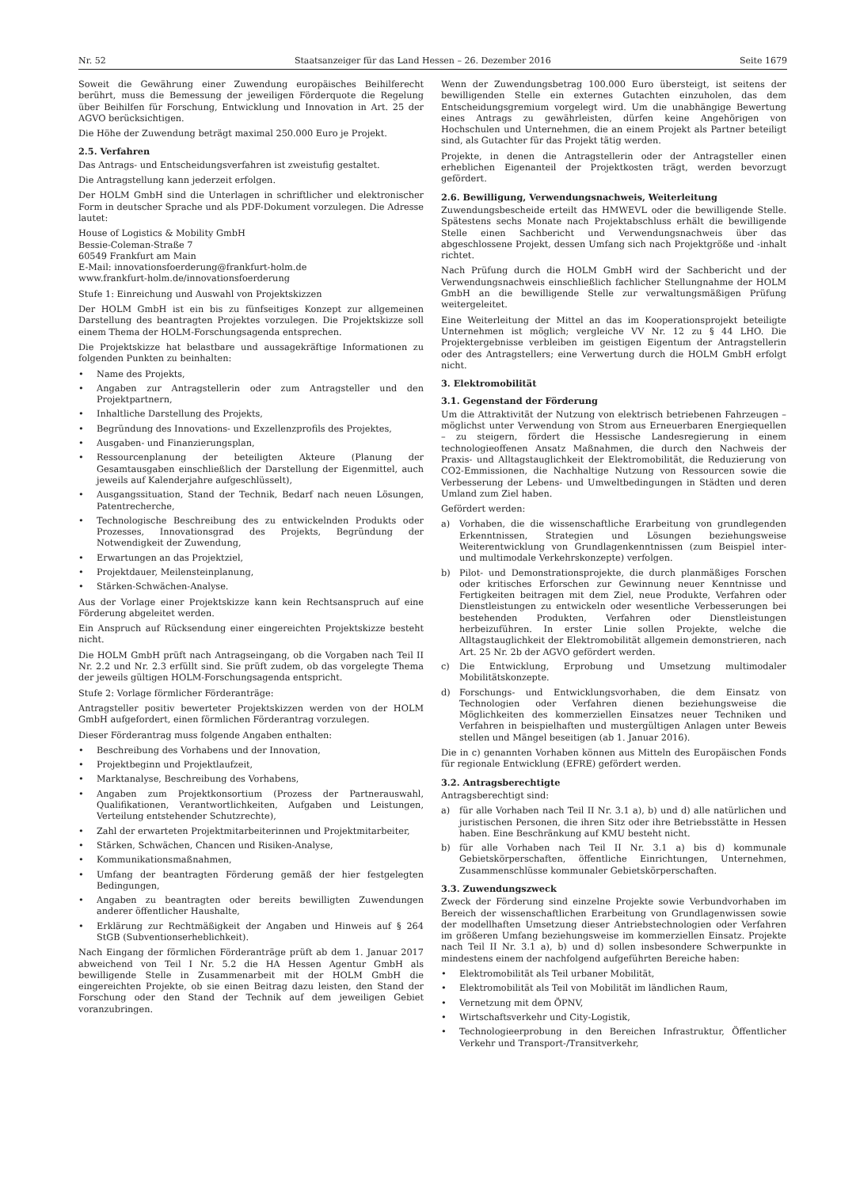Nr. 52 Staatsanzeiger für das Land Hessen – 26. Dezember 2016 Seite 1679
Soweit die Gewährung einer Zuwendung europäisches Beihilferecht berührt, muss die Bemessung der jeweiligen Förderquote die Regelung über Beihilfen für Forschung, Entwicklung und Innovation in Art. 25 der AGVO berücksichtigen.
Die Höhe der Zuwendung beträgt maximal 250.000 Euro je Projekt.
2.5. Verfahren
Das Antrags- und Entscheidungsverfahren ist zweistufig gestaltet.
Die Antragstellung kann jederzeit erfolgen.
Der HOLM GmbH sind die Unterlagen in schriftlicher und elektronischer Form in deutscher Sprache und als PDF-Dokument vorzulegen. Die Adresse lautet:
House of Logistics & Mobility GmbH
Bessie-Coleman-Straße 7
60549 Frankfurt am Main
E-Mail: innovationsfoerderung@frankfurt-holm.de
www.frankfurt-holm.de/innovationsfoerderung
Stufe 1: Einreichung und Auswahl von Projektskizzen
Der HOLM GmbH ist ein bis zu fünfseitiges Konzept zur allgemeinen Darstellung des beantragten Projektes vorzulegen. Die Projektskizze soll einem Thema der HOLM-Forschungsagenda entsprechen.
Die Projektskizze hat belastbare und aussagekräftige Informationen zu folgenden Punkten zu beinhalten:
• Name des Projekts,
• Angaben zur Antragstellerin oder zum Antragsteller und den Projektpartnern,
• Inhaltliche Darstellung des Projekts,
• Begründung des Innovations- und Exzellenzprofils des Projektes,
• Ausgaben- und Finanzierungsplan,
• Ressourcenplanung der beteiligten Akteure (Planung der Gesamtausgaben einschließlich der Darstellung der Eigenmittel, auch jeweils auf Kalenderjahre aufgeschlüsselt),
• Ausgangssituation, Stand der Technik, Bedarf nach neuen Lösungen, Patentrecherche,
• Technologische Beschreibung des zu entwickelnden Produkts oder Prozesses, Innovationsgrad des Projekts, Begründung der Notwendigkeit der Zuwendung,
• Erwartungen an das Projektziel,
• Projektdauer, Meilensteinplanung,
• Stärken-Schwächen-Analyse.
Aus der Vorlage einer Projektskizze kann kein Rechtsanspruch auf eine Förderung abgeleitet werden.
Ein Anspruch auf Rücksendung einer eingereichten Projektskizze besteht nicht.
Die HOLM GmbH prüft nach Antragseingang, ob die Vorgaben nach Teil II Nr. 2.2 und Nr. 2.3 erfüllt sind. Sie prüft zudem, ob das vorgelegte Thema der jeweils gültigen HOLM-Forschungsagenda entspricht.
Stufe 2: Vorlage förmlicher Förderanträge:
Antragsteller positiv bewerteter Projektskizzen werden von der HOLM GmbH aufgefordert, einen förmlichen Förderantrag vorzulegen.
Dieser Förderantrag muss folgende Angaben enthalten:
• Beschreibung des Vorhabens und der Innovation,
• Projektbeginn und Projektlaufzeit,
• Marktanalyse, Beschreibung des Vorhabens,
• Angaben zum Projektkonsortium (Prozess der Partnerauswahl, Qualifikationen, Verantwortlichkeiten, Aufgaben und Leistungen, Verteilung entstehender Schutzrechte),
• Zahl der erwarteten Projektmitarbeiterinnen und Projektmitarbeiter,
• Stärken, Schwächen, Chancen und Risiken-Analyse,
• Kommunikationsmaßnahmen,
• Umfang der beantragten Förderung gemäß der hier festgelegten Bedingungen,
• Angaben zu beantragten oder bereits bewilligten Zuwendungen anderer öffentlicher Haushalte,
• Erklärung zur Rechtmäßigkeit der Angaben und Hinweis auf § 264 StGB (Subventionserheblichkeit).
Nach Eingang der förmlichen Förderanträge prüft ab dem 1. Januar 2017 abweichend von Teil I Nr. 5.2 die HA Hessen Agentur GmbH als bewilligende Stelle in Zusammenarbeit mit der HOLM GmbH die eingereichten Projekte, ob sie einen Beitrag dazu leisten, den Stand der Forschung oder den Stand der Technik auf dem jeweiligen Gebiet voranzubringen.
Wenn der Zuwendungsbetrag 100.000 Euro übersteigt, ist seitens der bewilligenden Stelle ein externes Gutachten einzuholen, das dem Entscheidungsgremium vorgelegt wird. Um die unabhängige Bewertung eines Antrags zu gewährleisten, dürfen keine Angehörigen von Hochschulen und Unternehmen, die an einem Projekt als Partner beteiligt sind, als Gutachter für das Projekt tätig werden.
Projekte, in denen die Antragstellerin oder der Antragsteller einen erheblichen Eigenanteil der Projektkosten trägt, werden bevorzugt gefördert.
2.6. Bewilligung, Verwendungsnachweis, Weiterleitung
Zuwendungsbescheide erteilt das HMWEVL oder die bewilligende Stelle. Spätestens sechs Monate nach Projektabschluss erhält die bewilligende Stelle einen Sachbericht und Verwendungsnachweis über das abgeschlossene Projekt, dessen Umfang sich nach Projektgröße und -inhalt richtet.
Nach Prüfung durch die HOLM GmbH wird der Sachbericht und der Verwendungsnachweis einschließlich fachlicher Stellungnahme der HOLM GmbH an die bewilligende Stelle zur verwaltungsmäßigen Prüfung weitergeleitet.
Eine Weiterleitung der Mittel an das im Kooperationsprojekt beteiligte Unternehmen ist möglich; vergleiche VV Nr. 12 zu § 44 LHO. Die Projektergebnisse verbleiben im geistigen Eigentum der Antragstellerin oder des Antragstellers; eine Verwertung durch die HOLM GmbH erfolgt nicht.
3. Elektromobilität
3.1. Gegenstand der Förderung
Um die Attraktivität der Nutzung von elektrisch betriebenen Fahrzeugen – möglichst unter Verwendung von Strom aus Erneuerbaren Energiequellen – zu steigern, fördert die Hessische Landesregierung in einem technologieoffenen Ansatz Maßnahmen, die durch den Nachweis der Praxis- und Alltagstauglichkeit der Elektromobilität, die Reduzierung von CO2-Emmissionen, die Nachhaltige Nutzung von Ressourcen sowie die Verbesserung der Lebens- und Umweltbedingungen in Städten und deren Umland zum Ziel haben.
Gefördert werden:
a) Vorhaben, die die wissenschaftliche Erarbeitung von grundlegenden Erkenntnissen, Strategien und Lösungen beziehungsweise Weiterentwicklung von Grundlagenkenntnissen (zum Beispiel inter- und multimodale Verkehrskonzepte) verfolgen.
b) Pilot- und Demonstrationsprojekte, die durch planmäßiges Forschen oder kritisches Erforschen zur Gewinnung neuer Kenntnisse und Fertigkeiten beitragen mit dem Ziel, neue Produkte, Verfahren oder Dienstleistungen zu entwickeln oder wesentliche Verbesserungen bei bestehenden Produkten, Verfahren oder Dienstleistungen herbeizuführen. In erster Linie sollen Projekte, welche die Alltagstauglichkeit der Elektromobilität allgemein demonstrieren, nach Art. 25 Nr. 2b der AGVO gefördert werden.
c) Die Entwicklung, Erprobung und Umsetzung multimodaler Mobilitätskonzepte.
d) Forschungs- und Entwicklungsvorhaben, die dem Einsatz von Technologien oder Verfahren dienen beziehungsweise die Möglichkeiten des kommerziellen Einsatzes neuer Techniken und Verfahren in beispielhaften und mustergültigen Anlagen unter Beweis stellen und Mängel beseitigen (ab 1. Januar 2016).
Die in c) genannten Vorhaben können aus Mitteln des Europäischen Fonds für regionale Entwicklung (EFRE) gefördert werden.
3.2. Antragsberechtigte
Antragsberechtigt sind:
a) für alle Vorhaben nach Teil II Nr. 3.1 a), b) und d) alle natürlichen und juristischen Personen, die ihren Sitz oder ihre Betriebsstätte in Hessen haben. Eine Beschränkung auf KMU besteht nicht.
b) für alle Vorhaben nach Teil II Nr. 3.1 a) bis d) kommunale Gebietskörperschaften, öffentliche Einrichtungen, Unternehmen, Zusammenschlüsse kommunaler Gebietskörperschaften.
3.3. Zuwendungszweck
Zweck der Förderung sind einzelne Projekte sowie Verbundvorhaben im Bereich der wissenschaftlichen Erarbeitung von Grundlagenwissen sowie der modellhaften Umsetzung dieser Antriebstechnologien oder Verfahren im größeren Umfang beziehungsweise im kommerziellen Einsatz. Projekte nach Teil II Nr. 3.1 a), b) und d) sollen insbesondere Schwerpunkte in mindestens einem der nachfolgend aufgeführten Bereiche haben:
• Elektromobilität als Teil urbaner Mobilität,
• Elektromobilität als Teil von Mobilität im ländlichen Raum,
• Vernetzung mit dem ÖPNV,
• Wirtschaftsverkehr und City-Logistik,
• Technologieerprobung in den Bereichen Infrastruktur, Öffentlicher Verkehr und Transport-/Transitverkehr,